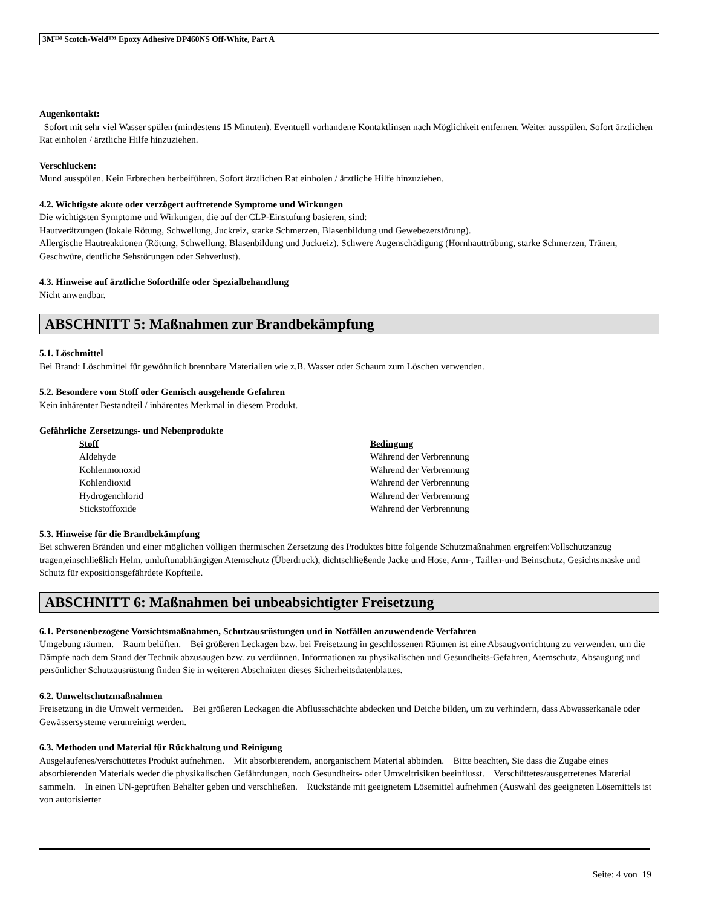3M™ Scotch-Weld™ Epoxy Adhesive DP460NS Off-White, Part A
Augenkontakt:
Sofort mit sehr viel Wasser spülen (mindestens 15 Minuten). Eventuell vorhandene Kontaktlinsen nach Möglichkeit entfernen. Weiter ausspülen. Sofort ärztlichen Rat einholen / ärztliche Hilfe hinzuziehen.
Verschlucken:
Mund ausspülen. Kein Erbrechen herbeiführen. Sofort ärztlichen Rat einholen / ärztliche Hilfe hinzuziehen.
4.2. Wichtigste akute oder verzögert auftretende Symptome und Wirkungen
Die wichtigsten Symptome und Wirkungen, die auf der CLP-Einstufung basieren, sind:
Hautverätzungen (lokale Rötung, Schwellung, Juckreiz, starke Schmerzen, Blasenbildung und Gewebezerstörung).
Allergische Hautreaktionen (Rötung, Schwellung, Blasenbildung und Juckreiz). Schwere Augenschädigung (Hornhauttrübung, starke Schmerzen, Tränen, Geschwüre, deutliche Sehstörungen oder Sehverlust).
4.3. Hinweise auf ärztliche Soforthilfe oder Spezialbehandlung
Nicht anwendbar.
ABSCHNITT 5: Maßnahmen zur Brandbekämpfung
5.1. Löschmittel
Bei Brand: Löschmittel für gewöhnlich brennbare Materialien wie z.B. Wasser oder Schaum zum Löschen verwenden.
5.2. Besondere vom Stoff oder Gemisch ausgehende Gefahren
Kein inhärenter Bestandteil / inhärentes Merkmal in diesem Produkt.
Gefährliche Zersetzungs- und Nebenprodukte
| Stoff | Bedingung |
| --- | --- |
| Aldehyde | Während der Verbrennung |
| Kohlenmonoxid | Während der Verbrennung |
| Kohlendioxid | Während der Verbrennung |
| Hydrogenchlorid | Während der Verbrennung |
| Stickstoffoxide | Während der Verbrennung |
5.3. Hinweise für die Brandbekämpfung
Bei schweren Bränden und einer möglichen völligen thermischen Zersetzung des Produktes bitte folgende Schutzmaßnahmen ergreifen:Vollschutzanzug tragen,einschließlich Helm, umluftunabhängigen Atemschutz (Überdruck), dichtschließende Jacke und Hose, Arm-, Taillen-und Beinschutz, Gesichtsmaske und Schutz für expositionsgefährdete Kopfteile.
ABSCHNITT 6: Maßnahmen bei unbeabsichtigter Freisetzung
6.1. Personenbezogene Vorsichtsmaßnahmen, Schutzausrüstungen und in Notfällen anzuwendende Verfahren
Umgebung räumen. Raum belüften. Bei größeren Leckagen bzw. bei Freisetzung in geschlossenen Räumen ist eine Absaugvorrichtung zu verwenden, um die Dämpfe nach dem Stand der Technik abzusaugen bzw. zu verdünnen. Informationen zu physikalischen und Gesundheits-Gefahren, Atemschutz, Absaugung und persönlicher Schutzausrüstung finden Sie in weiteren Abschnitten dieses Sicherheitsdatenblattes.
6.2. Umweltschutzmaßnahmen
Freisetzung in die Umwelt vermeiden. Bei größeren Leckagen die Abflussschächte abdecken und Deiche bilden, um zu verhindern, dass Abwasserkanäle oder Gewässersysteme verunreinigt werden.
6.3. Methoden und Material für Rückhaltung und Reinigung
Ausgelaufenes/verschüttetes Produkt aufnehmen. Mit absorbierendem, anorganischem Material abbinden. Bitte beachten, Sie dass die Zugabe eines absorbierenden Materials weder die physikalischen Gefährdungen, noch Gesundheits- oder Umweltrisiken beeinflusst. Verschüttetes/ausgetretenes Material sammeln. In einen UN-geprüften Behälter geben und verschließen. Rückstände mit geeignetem Lösemittel aufnehmen (Auswahl des geeigneten Lösemittels ist von autorisierter
Seite: 4 von 19